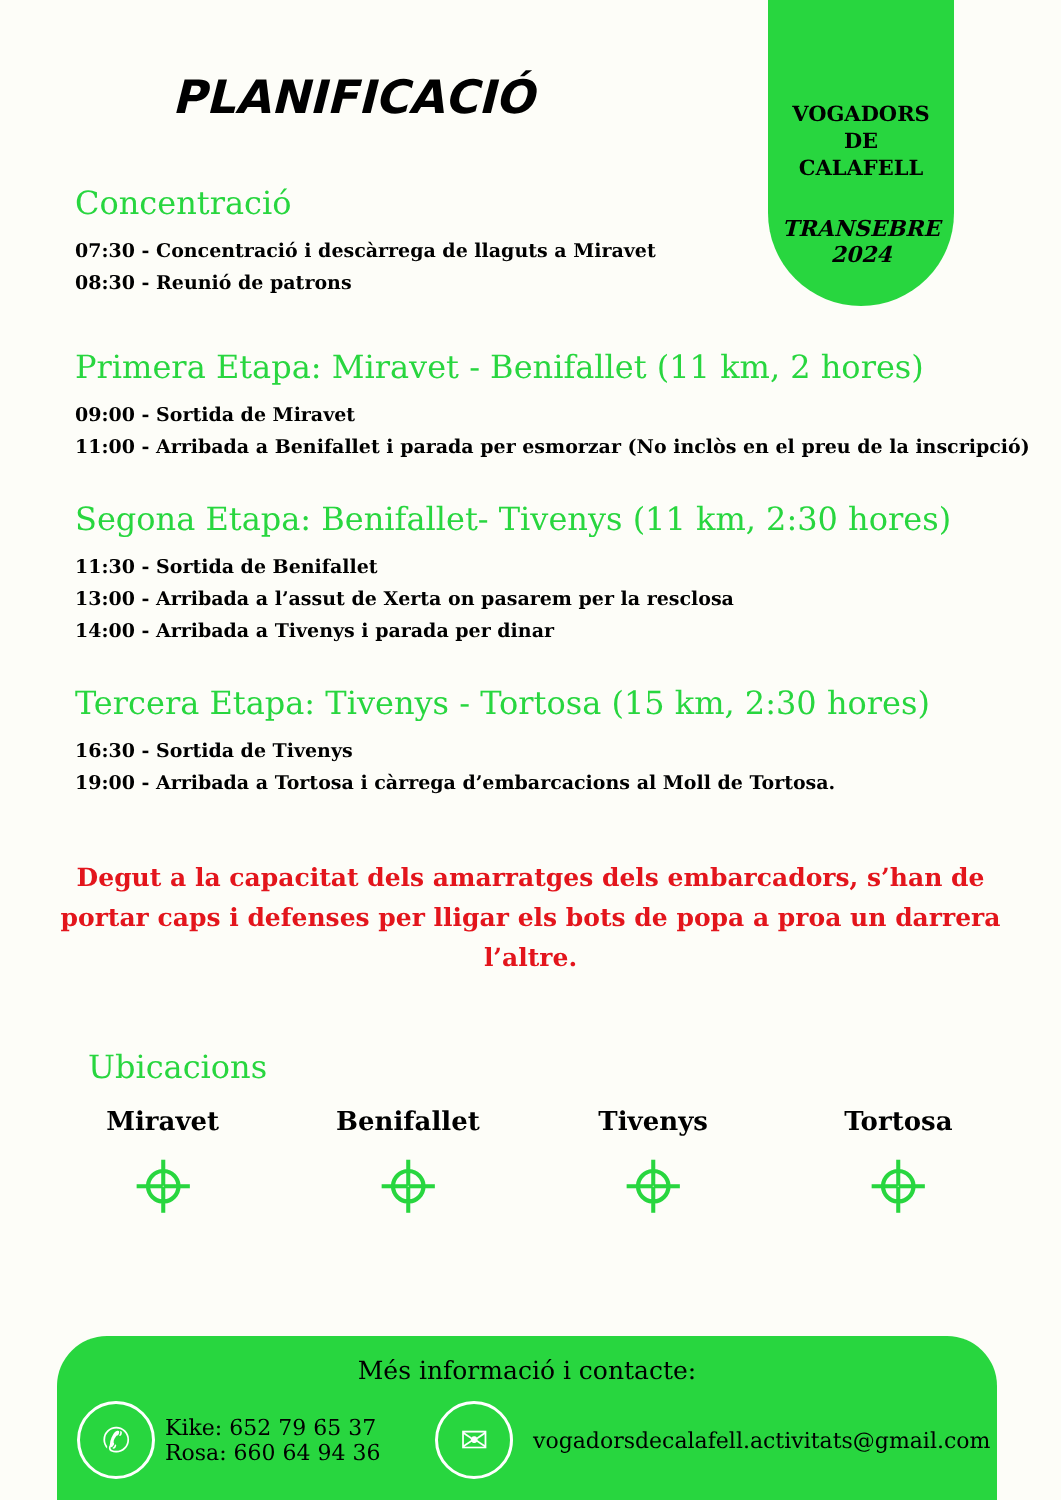VOGADORS
DE
CALAFELL
TRANSEBRE
2024
PLANIFICACIÓ
Concentració
07:30 - Concentració i descàrrega de llaguts a Miravet
08:30 - Reunió de patrons
Primera Etapa: Miravet - Benifallet (11 km, 2 hores)
09:00 - Sortida de Miravet
11:00 - Arribada a Benifallet i parada per esmorzar (No inclòs en el preu de la inscripció)
Segona Etapa: Benifallet- Tivenys (11 km, 2:30 hores)
11:30 - Sortida de Benifallet
13:00 - Arribada a l’assut de Xerta on pasarem per la resclosa
14:00 - Arribada a Tivenys i parada per dinar
Tercera Etapa: Tivenys - Tortosa (15 km, 2:30 hores)
16:30 - Sortida de Tivenys
19:00 - Arribada a Tortosa i càrrega d’embarcacions al Moll de Tortosa.
Degut a la capacitat dels amarratges dels embarcadors, s’han de portar caps i defenses per lligar els bots de popa a proa un darrera l’altre.
Ubicacions
Miravet
⌖
Benifallet
⌖
Tivenys
⌖
Tortosa
⌖
Més informació i contacte:
✆
Kike: 652 79 65 37
Rosa: 660 64 94 36
✉
vogadorsdecalafell.activitats@gmail.com